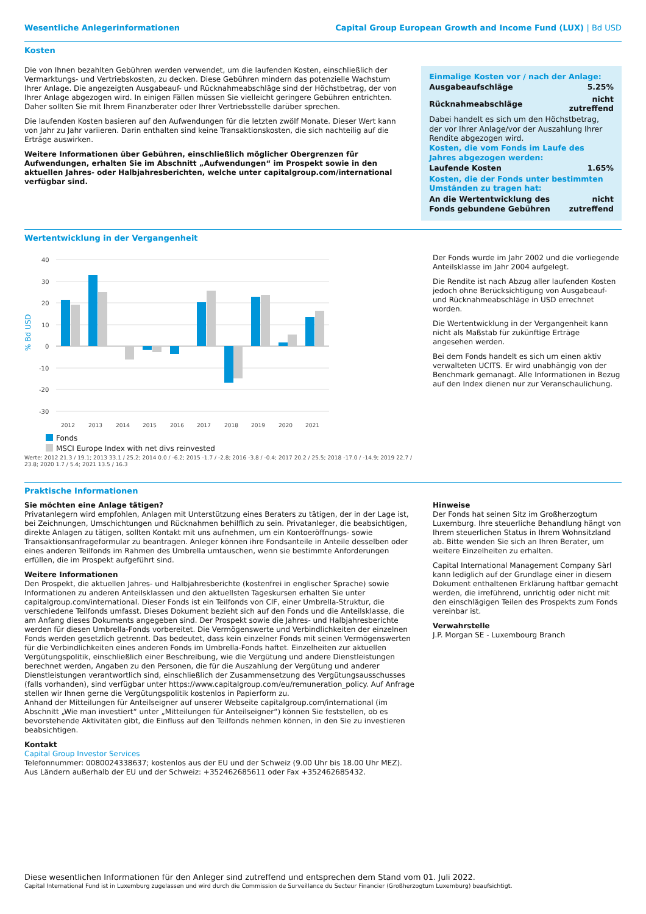Wesentliche Anlegerinformationen Capital Group European Growth and Income Fund (LUX) | Bd USD
Kosten
Die von Ihnen bezahlten Gebühren werden verwendet, um die laufenden Kosten, einschließlich der Vermarktungs- und Vertriebskosten, zu decken. Diese Gebühren mindern das potenzielle Wachstum Ihrer Anlage. Die angezeigten Ausgabeauf- und Rücknahmeabschläge sind der Höchstbetrag, der von Ihrer Anlage abgezogen wird. In einigen Fällen müssen Sie vielleicht geringere Gebühren entrichten. Daher sollten Sie mit Ihrem Finanzberater oder Ihrer Vertriebsstelle darüber sprechen.
Die laufenden Kosten basieren auf den Aufwendungen für die letzten zwölf Monate. Dieser Wert kann von Jahr zu Jahr variieren. Darin enthalten sind keine Transaktionskosten, die sich nachteilig auf die Erträge auswirken.
Weitere Informationen über Gebühren, einschließlich möglicher Obergrenzen für Aufwendungen, erhalten Sie im Abschnitt „Aufwendungen“ im Prospekt sowie in den aktuellen Jahres- oder Halbjahresberichten, welche unter capitalgroup.com/international verfügbar sind.
Einmalige Kosten vor / nach der Anlage:
| Ausgabeaufschläge | 5.25% |
| Rücknahmeabschläge | nicht zutreffend |
Dabei handelt es sich um den Höchstbetrag, der vor Ihrer Anlage/vor der Auszahlung Ihrer Rendite abgezogen wird.
Kosten, die vom Fonds im Laufe des Jahres abgezogen werden:
| Laufende Kosten | 1.65% |
Kosten, die der Fonds unter bestimmten Umständen zu tragen hat:
| An die Wertentwicklung des Fonds gebundene Gebühren | nicht zutreffend |
Wertentwicklung in der Vergangenheit
% Bd USD
40
30
20
10
0
-10
-20
-30
2012
2013
2014
2015
2016
2017
2018
2019
2020
2021
Fonds
MSCI Europe Index with net divs reinvested
Werte: 2012 21.3 / 19.1; 2013 33.1 / 25.2; 2014 0.0 / -6.2; 2015 -1.7 / -2.8; 2016 -3.8 / -0.4; 2017 20.2 / 25.5; 2018 -17.0 / -14.9; 2019 22.7 / 23.8; 2020 1.7 / 5.4; 2021 13.5 / 16.3
Der Fonds wurde im Jahr 2002 und die vorliegende Anteilsklasse im Jahr 2004 aufgelegt.
Die Rendite ist nach Abzug aller laufenden Kosten jedoch ohne Berücksichtigung von Ausgabeauf- und Rücknahmeabschläge in USD errechnet worden.
Die Wertentwicklung in der Vergangenheit kann nicht als Maßstab für zukünftige Erträge angesehen werden.
Bei dem Fonds handelt es sich um einen aktiv verwalteten UCITS. Er wird unabhängig von der Benchmark gemanagt. Alle Informationen in Bezug auf den Index dienen nur zur Veranschaulichung.
Praktische Informationen
Sie möchten eine Anlage tätigen?
Privatanlegern wird empfohlen, Anlagen mit Unterstützung eines Beraters zu tätigen, der in der Lage ist, bei Zeichnungen, Umschichtungen und Rücknahmen behilflich zu sein. Privatanleger, die beabsichtigen, direkte Anlagen zu tätigen, sollten Kontakt mit uns aufnehmen, um ein Kontoeröffnungs- sowie Transaktionsanfrageformular zu beantragen. Anleger können ihre Fondsanteile in Anteile desselben oder eines anderen Teilfonds im Rahmen des Umbrella umtauschen, wenn sie bestimmte Anforderungen erfüllen, die im Prospekt aufgeführt sind.
Weitere Informationen
Den Prospekt, die aktuellen Jahres- und Halbjahresberichte (kostenfrei in englischer Sprache) sowie Informationen zu anderen Anteilsklassen und den aktuellsten Tageskursen erhalten Sie unter capitalgroup.com/international. Dieser Fonds ist ein Teilfonds von CIF, einer Umbrella-Struktur, die verschiedene Teilfonds umfasst. Dieses Dokument bezieht sich auf den Fonds und die Anteilsklasse, die am Anfang dieses Dokuments angegeben sind. Der Prospekt sowie die Jahres- und Halbjahresberichte werden für diesen Umbrella-Fonds vorbereitet. Die Vermögenswerte und Verbindlichkeiten der einzelnen Fonds werden gesetzlich getrennt. Das bedeutet, dass kein einzelner Fonds mit seinen Vermögenswerten für die Verbindlichkeiten eines anderen Fonds im Umbrella-Fonds haftet. Einzelheiten zur aktuellen Vergütungspolitik, einschließlich einer Beschreibung, wie die Vergütung und andere Dienstleistungen berechnet werden, Angaben zu den Personen, die für die Auszahlung der Vergütung und anderer Dienstleistungen verantwortlich sind, einschließlich der Zusammensetzung des Vergütungsausschusses (falls vorhanden), sind verfügbar unter https://www.capitalgroup.com/eu/remuneration_policy. Auf Anfrage stellen wir Ihnen gerne die Vergütungspolitik kostenlos in Papierform zu.
Anhand der Mitteilungen für Anteilseigner auf unserer Webseite capitalgroup.com/international (im Abschnitt „Wie man investiert“ unter „Mitteilungen für Anteilseigner“) können Sie feststellen, ob es bevorstehende Aktivitäten gibt, die Einfluss auf den Teilfonds nehmen können, in den Sie zu investieren beabsichtigen.
Kontakt
Capital Group Investor Services
Telefonnummer: 0080024338637; kostenlos aus der EU und der Schweiz (9.00 Uhr bis 18.00 Uhr MEZ). Aus Ländern außerhalb der EU und der Schweiz: +352462685611 oder Fax +352462685432.
Hinweise
Der Fonds hat seinen Sitz im Großherzogtum Luxemburg. Ihre steuerliche Behandlung hängt von Ihrem steuerlichen Status in Ihrem Wohnsitzland ab. Bitte wenden Sie sich an Ihren Berater, um weitere Einzelheiten zu erhalten.
Capital International Management Company Sàrl kann lediglich auf der Grundlage einer in diesem Dokument enthaltenen Erklärung haftbar gemacht werden, die irreführend, unrichtig oder nicht mit den einschlägigen Teilen des Prospekts zum Fonds vereinbar ist.
Verwahrstelle
J.P. Morgan SE - Luxembourg Branch
Diese wesentlichen Informationen für den Anleger sind zutreffend und entsprechen dem Stand vom 01. Juli 2022.
Capital International Fund ist in Luxemburg zugelassen und wird durch die Commission de Surveillance du Secteur Financier (Großherzogtum Luxemburg) beaufsichtigt.